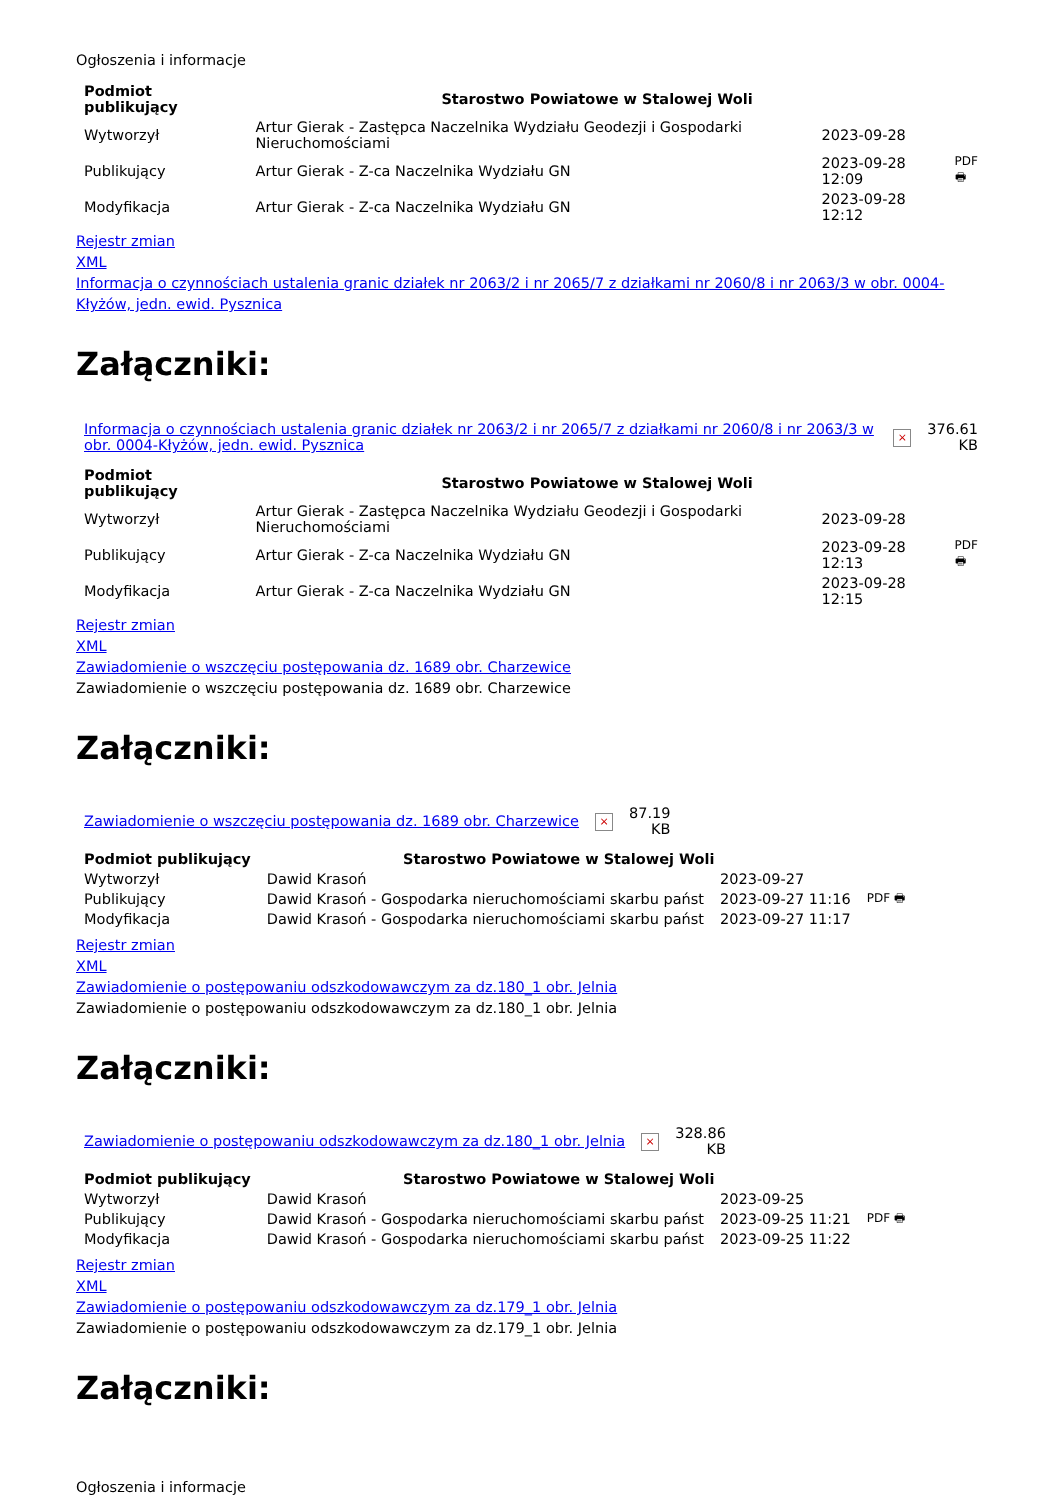Ogłoszenia i informacje
| Podmiot publikujący | Starostwo Powiatowe w Stalowej Woli | | |
| Wytworzył | Artur Gierak - Zastępca Naczelnika Wydziału Geodezji i Gospodarki Nieruchomościami | 2023-09-28 | PDF 🖶 |
| Publikujący | Artur Gierak - Z-ca Naczelnika Wydziału GN | 2023-09-28 12:09 | |
| Modyfikacja | Artur Gierak - Z-ca Naczelnika Wydziału GN | 2023-09-28 12:12 | |
Rejestr zmian
XML
Informacja o czynnościach ustalenia granic działek nr 2063/2 i nr 2065/7 z działkami nr 2060/8 i nr 2063/3 w obr. 0004-Kłyżów, jedn. ewid. Pysznica
Załączniki:
| Informacja o czynnościach ustalenia granic działek nr 2063/2 i nr 2065/7 z działkami nr 2060/8 i nr 2063/3 w obr. 0004-Kłyżów, jedn. ewid. Pysznica | × | 376.61 KB |
| Podmiot publikujący | Starostwo Powiatowe w Stalowej Woli | | |
| Wytworzył | Artur Gierak - Zastępca Naczelnika Wydziału Geodezji i Gospodarki Nieruchomościami | 2023-09-28 | PDF 🖶 |
| Publikujący | Artur Gierak - Z-ca Naczelnika Wydziału GN | 2023-09-28 12:13 | |
| Modyfikacja | Artur Gierak - Z-ca Naczelnika Wydziału GN | 2023-09-28 12:15 | |
Rejestr zmian
XML
Zawiadomienie o wszczęciu postępowania dz. 1689 obr. Charzewice
Zawiadomienie o wszczęciu postępowania dz. 1689 obr. Charzewice
Załączniki:
| Zawiadomienie o wszczęciu postępowania dz. 1689 obr. Charzewice | × | 87.19 KB |
| Podmiot publikujący | Starostwo Powiatowe w Stalowej Woli | | |
| Wytworzył | Dawid Krasoń | 2023-09-27 | PDF 🖶 |
| Publikujący | Dawid Krasoń - Gospodarka nieruchomościami skarbu państ | 2023-09-27 11:16 | |
| Modyfikacja | Dawid Krasoń - Gospodarka nieruchomościami skarbu państ | 2023-09-27 11:17 | |
Rejestr zmian
XML
Zawiadomienie o postępowaniu odszkodowawczym za dz.180_1 obr. Jelnia
Zawiadomienie o postępowaniu odszkodowawczym za dz.180_1 obr. Jelnia
Załączniki:
| Zawiadomienie o postępowaniu odszkodowawczym za dz.180_1 obr. Jelnia | × | 328.86 KB |
| Podmiot publikujący | Starostwo Powiatowe w Stalowej Woli | | |
| Wytworzył | Dawid Krasoń | 2023-09-25 | PDF 🖶 |
| Publikujący | Dawid Krasoń - Gospodarka nieruchomościami skarbu państ | 2023-09-25 11:21 | |
| Modyfikacja | Dawid Krasoń - Gospodarka nieruchomościami skarbu państ | 2023-09-25 11:22 | |
Rejestr zmian
XML
Zawiadomienie o postępowaniu odszkodowawczym za dz.179_1 obr. Jelnia
Zawiadomienie o postępowaniu odszkodowawczym za dz.179_1 obr. Jelnia
Załączniki:
Ogłoszenia i informacje